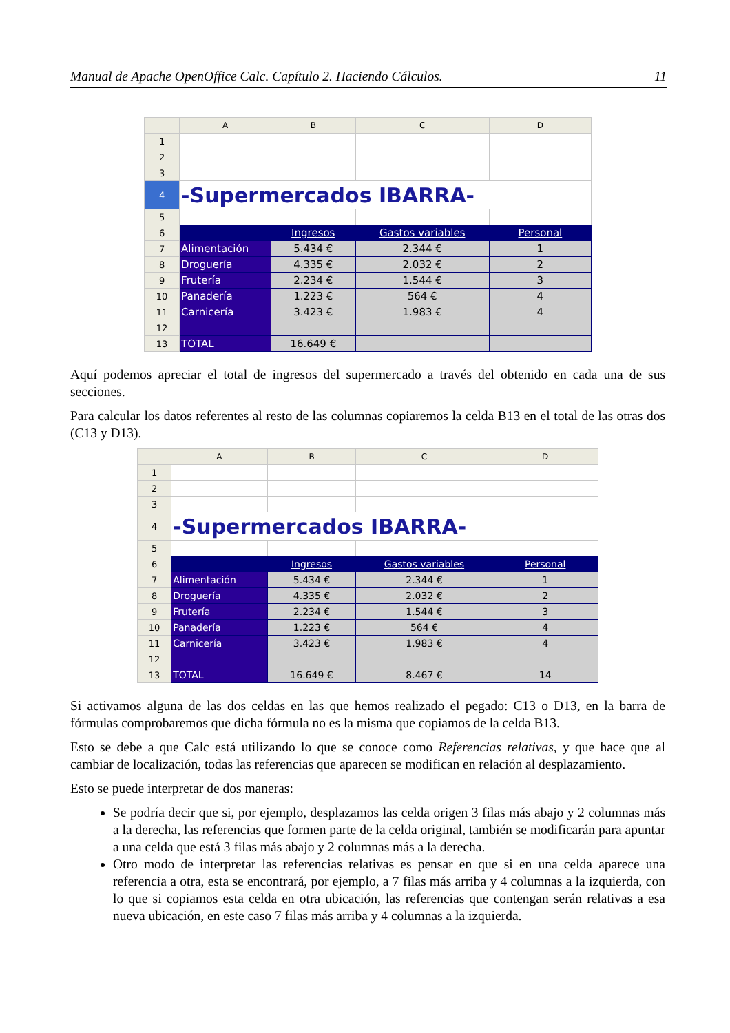Manual de Apache OpenOffice Calc. Capítulo 2. Haciendo Cálculos. 11
| | A | B | C | D |
| --- | --- | --- | --- | --- |
| 1 | | | | |
| 2 | | | | |
| 3 | | | | |
| 4 | -Supermercados IBARRA- | | | |
| 5 | | | | |
| 6 | | Ingresos | Gastos variables | Personal |
| 7 | Alimentación | 5.434 € | 2.344 € | 1 |
| 8 | Droguería | 4.335 € | 2.032 € | 2 |
| 9 | Frutería | 2.234 € | 1.544 € | 3 |
| 10 | Panadería | 1.223 € | 564 € | 4 |
| 11 | Carnicería | 3.423 € | 1.983 € | 4 |
| 12 | | | | |
| 13 | TOTAL | 16.649 € | | |
Aquí podemos apreciar el total de ingresos del supermercado a través del obtenido en cada una de sus secciones.
Para calcular los datos referentes al resto de las columnas copiaremos la celda B13 en el total de las otras dos (C13 y D13).
| | A | B | C | D |
| --- | --- | --- | --- | --- |
| 1 | | | | |
| 2 | | | | |
| 3 | | | | |
| 4 | -Supermercados IBARRA- | | | |
| 5 | | | | |
| 6 | | Ingresos | Gastos variables | Personal |
| 7 | Alimentación | 5.434 € | 2.344 € | 1 |
| 8 | Droguería | 4.335 € | 2.032 € | 2 |
| 9 | Frutería | 2.234 € | 1.544 € | 3 |
| 10 | Panadería | 1.223 € | 564 € | 4 |
| 11 | Carnicería | 3.423 € | 1.983 € | 4 |
| 12 | | | | |
| 13 | TOTAL | 16.649 € | 8.467 € | 14 |
Si activamos alguna de las dos celdas en las que hemos realizado el pegado: C13 o D13, en la barra de fórmulas comprobaremos que dicha fórmula no es la misma que copiamos de la celda B13.
Esto se debe a que Calc está utilizando lo que se conoce como Referencias relativas, y que hace que al cambiar de localización, todas las referencias que aparecen se modifican en relación al desplazamiento.
Esto se puede interpretar de dos maneras:
Se podría decir que si, por ejemplo, desplazamos las celda origen 3 filas más abajo y 2 columnas más a la derecha, las referencias que formen parte de la celda original, también se modificarán para apuntar a una celda que está 3 filas más abajo y 2 columnas más a la derecha.
Otro modo de interpretar las referencias relativas es pensar en que si en una celda aparece una referencia a otra, esta se encontrará, por ejemplo, a 7 filas más arriba y 4 columnas a la izquierda, con lo que si copiamos esta celda en otra ubicación, las referencias que contengan serán relativas a esa nueva ubicación, en este caso 7 filas más arriba y 4 columnas a la izquierda.